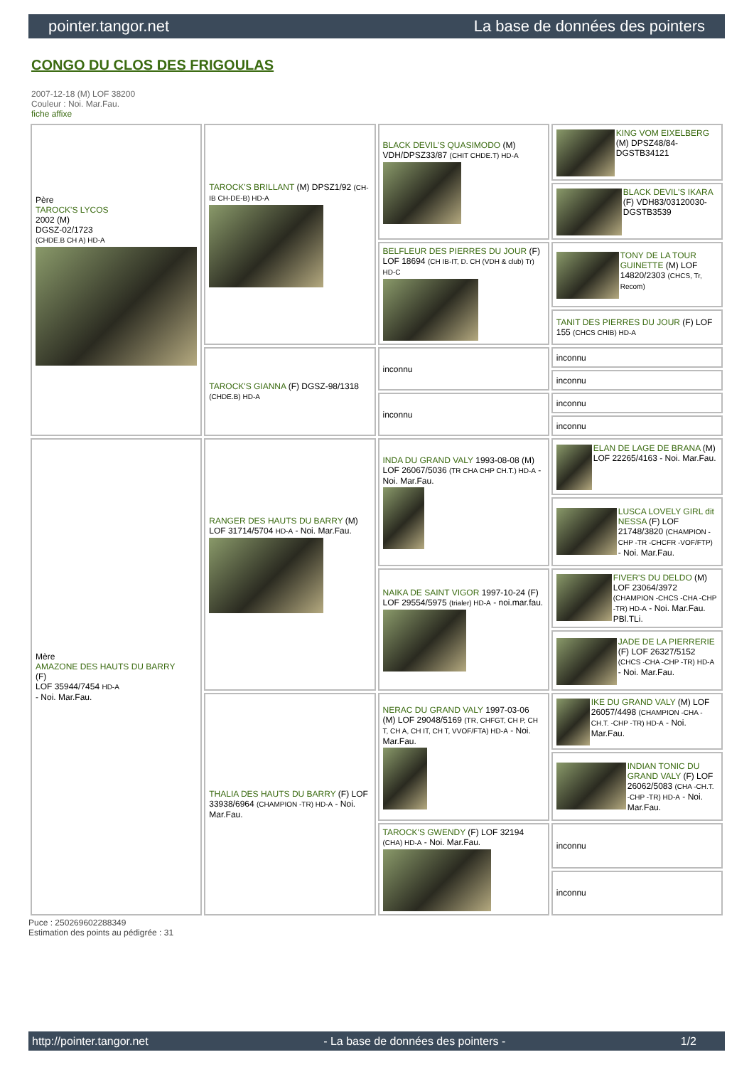pointer.tangor.net La base de données des pointers
CONGO DU CLOS DES FRIGOULAS
2007-12-18 (M) LOF 38200
Couleur : Noi. Mar.Fau.
fiche affixe
| Père TAROCK'S LYCOS 2002 (M) DGSZ-02/1723 (CHDE.B CH A) HD-A | TAROCK'S BRILLANT (M) DPSZ1/92 (CH-IB CH-DE-B) HD-A | BLACK DEVIL'S QUASIMODO (M) VDH/DPSZ33/87 (CHIT CHDE.T) HD-A | KING VOM EIXELBERG (M) DPSZ48/84-DGSTB34121 |
| | | | BLACK DEVIL'S IKARA (F) VDH83/03120030-DGSTB3539 |
| | | BELFLEUR DES PIERRES DU JOUR (F) LOF 18694 (CH IB-IT, D. CH (VDH & club) Tr) HD-C | TONY DE LA TOUR GUINETTE (M) LOF 14820/2303 (CHCS, Tr, Recom) |
| | | | TANIT DES PIERRES DU JOUR (F) LOF 155 (CHCS CHIB) HD-A |
| | TAROCK'S GIANNA (F) DGSZ-98/1318 (CHDE.B) HD-A | inconnu | inconnu |
| | | | inconnu |
| | | inconnu | inconnu |
| | | | inconnu |
| Mère AMAZONE DES HAUTS DU BARRY (F) LOF 35944/7454 HD-A - Noi. Mar.Fau. | RANGER DES HAUTS DU BARRY (M) LOF 31714/5704 HD-A - Noi. Mar.Fau. | INDA DU GRAND VALY 1993-08-08 (M) LOF 26067/5036 (TR CHA CHP CH.T.) HD-A - Noi. Mar.Fau. | ELAN DE LAGE DE BRANA (M) LOF 22265/4163 - Noi. Mar.Fau. |
| | | | LUSCA LOVELY GIRL dit NESSA (F) LOF 21748/3820 (CHAMPION -CHP -TR -CHCFR -VOF/FTP) - Noi. Mar.Fau. |
| | | NAIKA DE SAINT VIGOR 1997-10-24 (F) LOF 29554/5975 (trialer) HD-A - noi.mar.fau. | FIVER'S DU DELDO (M) LOF 23064/3972 (CHAMPION -CHCS -CHA -CHP -TR) HD-A - Noi. Mar.Fau. PBl.TLi. |
| | | | JADE DE LA PIERRERIE (F) LOF 26327/5152 (CHCS -CHA -CHP -TR) HD-A - Noi. Mar.Fau. |
| | THALIA DES HAUTS DU BARRY (F) LOF 33938/6964 (CHAMPION -TR) HD-A - Noi. Mar.Fau. | NERAC DU GRAND VALY 1997-03-06 (M) LOF 29048/5169 (TR, CHFGT, CH P, CH T, CH A, CH IT, CH T, VVOF/FTA) HD-A - Noi. Mar.Fau. | IKE DU GRAND VALY (M) LOF 26057/4498 (CHAMPION -CHA -CH.T. -CHP -TR) HD-A - Noi. Mar.Fau. |
| | | | INDIAN TONIC DU GRAND VALY (F) LOF 26062/5083 (CHA -CH.T. -CHP -TR) HD-A - Noi. Mar.Fau. |
| | | TAROCK'S GWENDY (F) LOF 32194 (CHA) HD-A - Noi. Mar.Fau. | inconnu |
| | | | inconnu |
Puce : 250269602288349
Estimation des points au pédigrée : 31
http://pointer.tangor.net - La base de données des pointers - 1/2